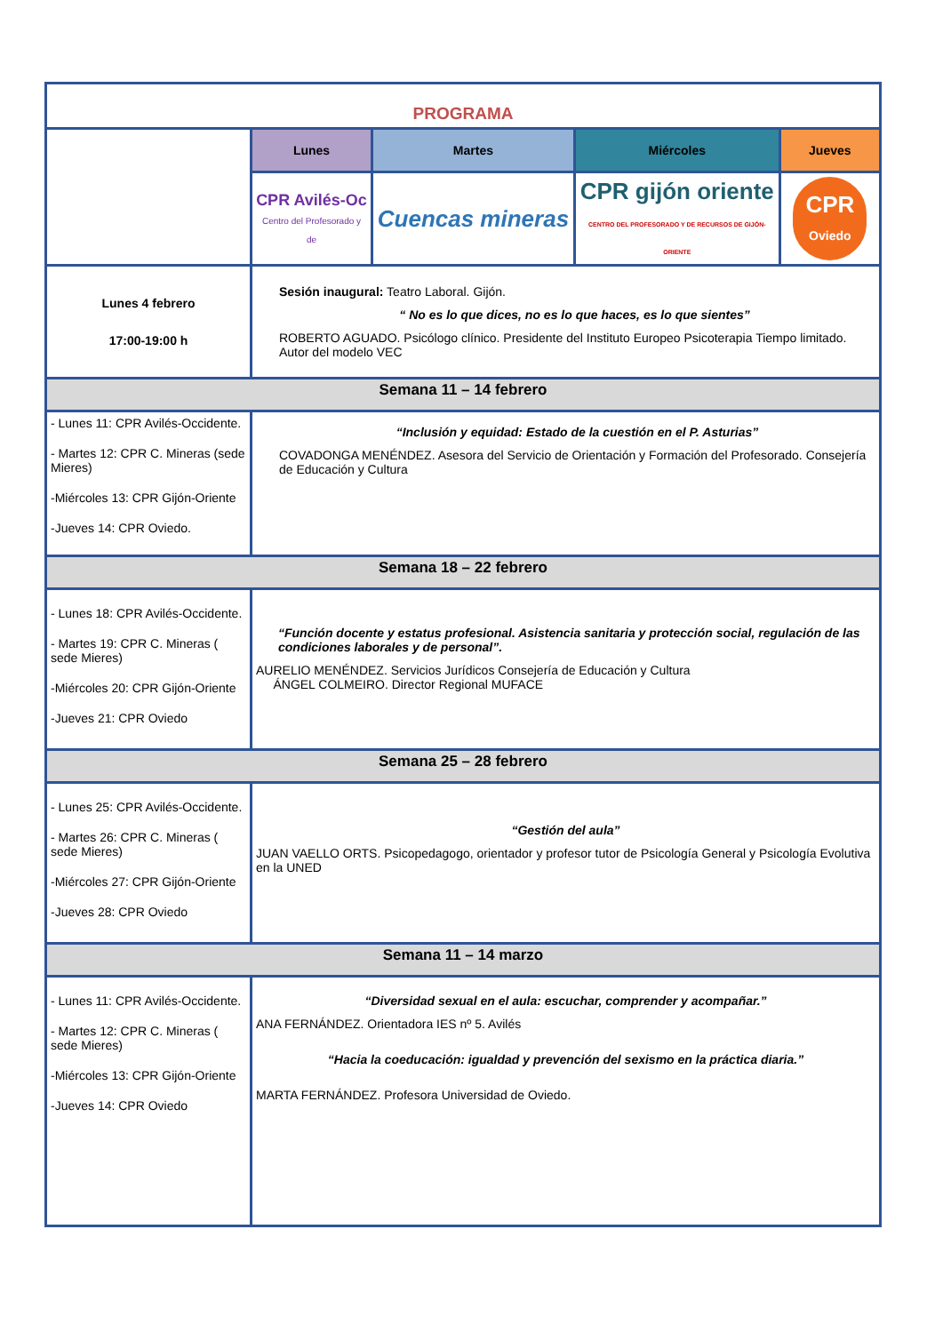| PROGRAMA | | | | |
| | Lunes | Martes | Miércoles | Jueves |
| | CPR Avilés-Oc Centro del Profesorado y de | Cuencas mineras | CPR gijón oriente CENTRO DEL PROFESORADO Y DE RECURSOS DE GIJÓN-ORIENTE | CPR Oviedo |
| Lunes 4 febrero 17:00-19:00 h | Sesión inaugural: Teatro Laboral. Gijón. “ No es lo que dices, no es lo que haces, es lo que sientes” ROBERTO AGUADO. Psicólogo clínico. Presidente del Instituto Europeo Psicoterapia Tiempo limitado. Autor del modelo VEC | | | |
| Semana 11 – 14 febrero | | | | |
| - Lunes 11: CPR Avilés-Occidente. - Martes 12: CPR C. Mineras (sede Mieres) -Miércoles 13: CPR Gijón-Oriente -Jueves 14: CPR Oviedo. | “Inclusión y equidad: Estado de la cuestión en el P. Asturias” COVADONGA MENÉNDEZ. Asesora del Servicio de Orientación y Formación del Profesorado. Consejería de Educación y Cultura | | | |
| Semana 18 – 22 febrero | | | | |
| - Lunes 18: CPR Avilés-Occidente. - Martes 19: CPR C. Mineras ( sede Mieres) -Miércoles 20: CPR Gijón-Oriente -Jueves 21: CPR Oviedo | “Función docente y estatus profesional. Asistencia sanitaria y protección social, regulación de las condiciones laborales y de personal”. AURELIO MENÉNDEZ. Servicios Jurídicos Consejería de Educación y Cultura ÁNGEL COLMEIRO. Director Regional MUFACE | | | |
| Semana 25 – 28 febrero | | | | |
| - Lunes 25: CPR Avilés-Occidente. - Martes 26: CPR C. Mineras ( sede Mieres) -Miércoles 27: CPR Gijón-Oriente -Jueves 28: CPR Oviedo | “Gestión del aula” JUAN VAELLO ORTS. Psicopedagogo, orientador y profesor tutor de Psicología General y Psicología Evolutiva en la UNED | | | |
| Semana 11 – 14 marzo | | | | |
| - Lunes 11: CPR Avilés-Occidente. - Martes 12: CPR C. Mineras ( sede Mieres) -Miércoles 13: CPR Gijón-Oriente -Jueves 14: CPR Oviedo | “Diversidad sexual en el aula: escuchar, comprender y acompañar.” ANA FERNÁNDEZ. Orientadora IES nº 5. Avilés “Hacia la coeducación: igualdad y prevención del sexismo en la práctica diaria.” MARTA FERNÁNDEZ. Profesora Universidad de Oviedo. | | | |